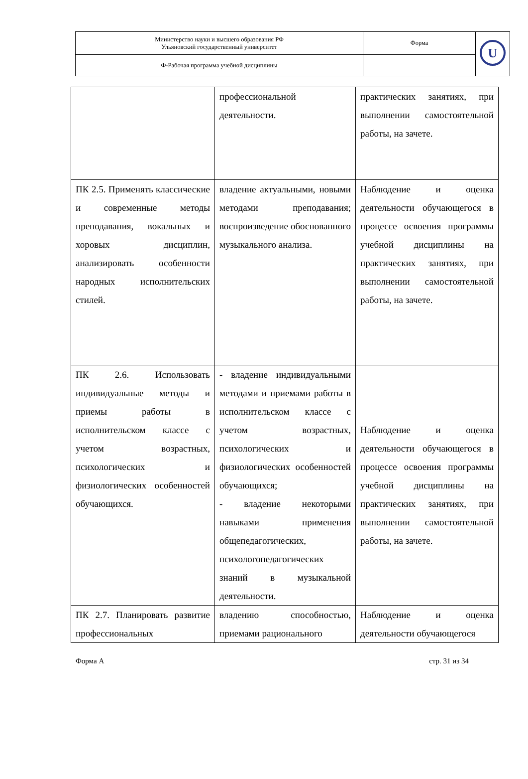| Министерство науки и высшего образования РФ Ульяновский государственный университет | Форма | U |
| Ф-Рабочая программа учебной дисциплины | | |
| | профессиональной деятельности. | практических занятиях, при выполнении самостоятельной работы, на зачете. |
| ПК 2.5. Применять классические и современные методы преподавания, вокальных и хоровых дисциплин, анализировать особенности народных исполнительских стилей. | владение актуальными, новыми методами преподавания; воспроизведение обоснованного музыкального анализа. | Наблюдение и оценка деятельности обучающегося в процессе освоения программы учебной дисциплины на практических занятиях, при выполнении самостоятельной работы, на зачете. |
| ПК 2.6. Использовать индивидуальные методы и приемы работы в исполнительском классе с учетом возрастных, психологических и физиологических особенностей обучающихся. | - владение индивидуальными методами и приемами работы в исполнительском классе с учетом возрастных, психологических и физиологических особенностей обучающихся; - владение некоторыми навыками применения общепедагогических, психологопедагогических знаний в музыкальной деятельности. | Наблюдение и оценка деятельности обучающегося в процессе освоения программы учебной дисциплины на практических занятиях, при выполнении самостоятельной работы, на зачете. |
| ПК 2.7. Планировать развитие профессиональных | владению способностью, приемами рационального | Наблюдение и оценка деятельности обучающегося |
Форма А стр. 31 из 34